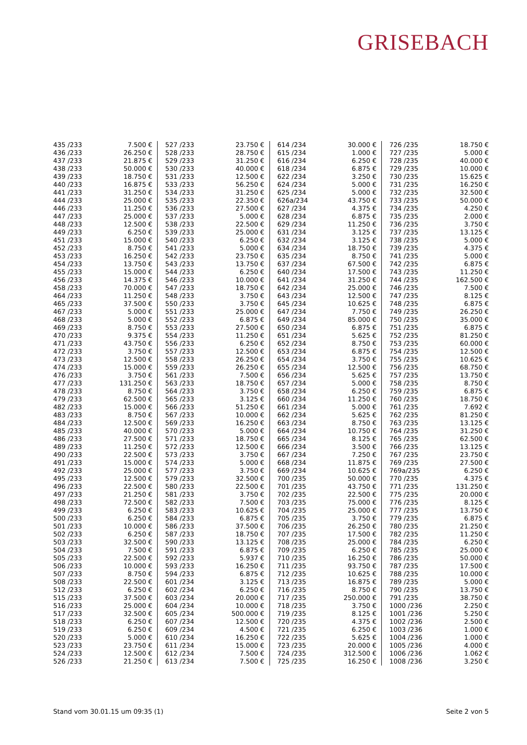GRISEBACH
| 435 /233 | 7.500 € | 527 /233 | 23.750 € | 614 /234 | 30.000 € | 726 /235 | 18.750 € |
| 436 /233 | 26.250 € | 528 /233 | 28.750 € | 615 /234 | 1.000 € | 727 /235 | 5.000 € |
| 437 /233 | 21.875 € | 529 /233 | 31.250 € | 616 /234 | 6.250 € | 728 /235 | 40.000 € |
| 438 /233 | 50.000 € | 530 /233 | 40.000 € | 618 /234 | 6.875 € | 729 /235 | 10.000 € |
| 439 /233 | 18.750 € | 531 /233 | 12.500 € | 622 /234 | 3.250 € | 730 /235 | 15.625 € |
| 440 /233 | 16.875 € | 533 /233 | 56.250 € | 624 /234 | 5.000 € | 731 /235 | 16.250 € |
| 441 /233 | 31.250 € | 534 /233 | 31.250 € | 625 /234 | 5.000 € | 732 /235 | 32.500 € |
| 444 /233 | 25.000 € | 535 /233 | 22.350 € | 626a/234 | 43.750 € | 733 /235 | 50.000 € |
| 446 /233 | 11.250 € | 536 /233 | 27.500 € | 627 /234 | 4.375 € | 734 /235 | 4.250 € |
| 447 /233 | 25.000 € | 537 /233 | 5.000 € | 628 /234 | 6.875 € | 735 /235 | 2.000 € |
| 448 /233 | 12.500 € | 538 /233 | 22.500 € | 629 /234 | 11.250 € | 736 /235 | 3.750 € |
| 449 /233 | 6.250 € | 539 /233 | 25.000 € | 631 /234 | 3.125 € | 737 /235 | 13.125 € |
| 451 /233 | 15.000 € | 540 /233 | 6.250 € | 632 /234 | 3.125 € | 738 /235 | 5.000 € |
| 452 /233 | 8.750 € | 541 /233 | 5.000 € | 634 /234 | 18.750 € | 739 /235 | 4.375 € |
| 453 /233 | 16.250 € | 542 /233 | 23.750 € | 635 /234 | 8.750 € | 741 /235 | 5.000 € |
| 454 /233 | 13.750 € | 543 /233 | 13.750 € | 637 /234 | 67.500 € | 742 /235 | 6.875 € |
| 455 /233 | 15.000 € | 544 /233 | 6.250 € | 640 /234 | 17.500 € | 743 /235 | 11.250 € |
| 456 /233 | 14.375 € | 546 /233 | 10.000 € | 641 /234 | 31.250 € | 744 /235 | 162.500 € |
| 458 /233 | 70.000 € | 547 /233 | 18.750 € | 642 /234 | 25.000 € | 746 /235 | 7.500 € |
| 464 /233 | 11.250 € | 548 /233 | 3.750 € | 643 /234 | 12.500 € | 747 /235 | 8.125 € |
| 465 /233 | 37.500 € | 550 /233 | 3.750 € | 645 /234 | 10.625 € | 748 /235 | 6.875 € |
| 467 /233 | 5.000 € | 551 /233 | 25.000 € | 647 /234 | 7.750 € | 749 /235 | 26.250 € |
| 468 /233 | 5.000 € | 552 /233 | 6.875 € | 649 /234 | 85.000 € | 750 /235 | 35.000 € |
| 469 /233 | 8.750 € | 553 /233 | 27.500 € | 650 /234 | 6.875 € | 751 /235 | 6.875 € |
| 470 /233 | 9.375 € | 554 /233 | 11.250 € | 651 /234 | 5.625 € | 752 /235 | 81.250 € |
| 471 /233 | 43.750 € | 556 /233 | 6.250 € | 652 /234 | 8.750 € | 753 /235 | 60.000 € |
| 472 /233 | 3.750 € | 557 /233 | 12.500 € | 653 /234 | 6.875 € | 754 /235 | 12.500 € |
| 473 /233 | 12.500 € | 558 /233 | 26.250 € | 654 /234 | 3.750 € | 755 /235 | 10.625 € |
| 474 /233 | 15.000 € | 559 /233 | 26.250 € | 655 /234 | 12.500 € | 756 /235 | 68.750 € |
| 476 /233 | 3.750 € | 561 /233 | 7.500 € | 656 /234 | 5.625 € | 757 /235 | 13.750 € |
| 477 /233 | 131.250 € | 563 /233 | 18.750 € | 657 /234 | 5.000 € | 758 /235 | 8.750 € |
| 478 /233 | 8.750 € | 564 /233 | 3.750 € | 658 /234 | 6.250 € | 759 /235 | 6.875 € |
| 479 /233 | 62.500 € | 565 /233 | 3.125 € | 660 /234 | 11.250 € | 760 /235 | 18.750 € |
| 482 /233 | 15.000 € | 566 /233 | 51.250 € | 661 /234 | 5.000 € | 761 /235 | 7.692 € |
| 483 /233 | 8.750 € | 567 /233 | 10.000 € | 662 /234 | 5.625 € | 762 /235 | 81.250 € |
| 484 /233 | 12.500 € | 569 /233 | 16.250 € | 663 /234 | 8.750 € | 763 /235 | 13.125 € |
| 485 /233 | 40.000 € | 570 /233 | 5.000 € | 664 /234 | 10.750 € | 764 /235 | 31.250 € |
| 486 /233 | 27.500 € | 571 /233 | 18.750 € | 665 /234 | 8.125 € | 765 /235 | 62.500 € |
| 489 /233 | 11.250 € | 572 /233 | 12.500 € | 666 /234 | 3.500 € | 766 /235 | 13.125 € |
| 490 /233 | 22.500 € | 573 /233 | 3.750 € | 667 /234 | 7.250 € | 767 /235 | 23.750 € |
| 491 /233 | 15.000 € | 574 /233 | 5.000 € | 668 /234 | 11.875 € | 769 /235 | 27.500 € |
| 492 /233 | 25.000 € | 577 /233 | 3.750 € | 669 /234 | 10.625 € | 769a/235 | 6.250 € |
| 495 /233 | 12.500 € | 579 /233 | 32.500 € | 700 /235 | 50.000 € | 770 /235 | 4.375 € |
| 496 /233 | 22.500 € | 580 /233 | 22.500 € | 701 /235 | 43.750 € | 771 /235 | 131.250 € |
| 497 /233 | 21.250 € | 581 /233 | 3.750 € | 702 /235 | 22.500 € | 775 /235 | 20.000 € |
| 498 /233 | 72.500 € | 582 /233 | 7.500 € | 703 /235 | 75.000 € | 776 /235 | 8.125 € |
| 499 /233 | 6.250 € | 583 /233 | 10.625 € | 704 /235 | 25.000 € | 777 /235 | 13.750 € |
| 500 /233 | 6.250 € | 584 /233 | 6.875 € | 705 /235 | 3.750 € | 779 /235 | 6.875 € |
| 501 /233 | 10.000 € | 586 /233 | 37.500 € | 706 /235 | 26.250 € | 780 /235 | 21.250 € |
| 502 /233 | 6.250 € | 587 /233 | 18.750 € | 707 /235 | 17.500 € | 782 /235 | 11.250 € |
| 503 /233 | 32.500 € | 590 /233 | 13.125 € | 708 /235 | 25.000 € | 784 /235 | 6.250 € |
| 504 /233 | 7.500 € | 591 /233 | 6.875 € | 709 /235 | 6.250 € | 785 /235 | 25.000 € |
| 505 /233 | 22.500 € | 592 /233 | 5.937 € | 710 /235 | 16.250 € | 786 /235 | 50.000 € |
| 506 /233 | 10.000 € | 593 /233 | 16.250 € | 711 /235 | 93.750 € | 787 /235 | 17.500 € |
| 507 /233 | 8.750 € | 594 /233 | 6.875 € | 712 /235 | 10.625 € | 788 /235 | 10.000 € |
| 508 /233 | 22.500 € | 601 /234 | 3.125 € | 713 /235 | 16.875 € | 789 /235 | 5.000 € |
| 512 /233 | 6.250 € | 602 /234 | 6.250 € | 716 /235 | 8.750 € | 790 /235 | 13.750 € |
| 515 /233 | 37.500 € | 603 /234 | 20.000 € | 717 /235 | 250.000 € | 791 /235 | 38.750 € |
| 516 /233 | 25.000 € | 604 /234 | 10.000 € | 718 /235 | 3.750 € | 1000 /236 | 2.250 € |
| 517 /233 | 32.500 € | 605 /234 | 500.000 € | 719 /235 | 8.125 € | 1001 /236 | 5.250 € |
| 518 /233 | 6.250 € | 607 /234 | 12.500 € | 720 /235 | 4.375 € | 1002 /236 | 2.500 € |
| 519 /233 | 6.250 € | 609 /234 | 4.500 € | 721 /235 | 6.250 € | 1003 /236 | 1.000 € |
| 520 /233 | 5.000 € | 610 /234 | 16.250 € | 722 /235 | 5.625 € | 1004 /236 | 1.000 € |
| 523 /233 | 23.750 € | 611 /234 | 15.000 € | 723 /235 | 20.000 € | 1005 /236 | 4.000 € |
| 524 /233 | 12.500 € | 612 /234 | 7.500 € | 724 /235 | 312.500 € | 1006 /236 | 1.062 € |
| 526 /233 | 21.250 € | 613 /234 | 7.500 € | 725 /235 | 16.250 € | 1008 /236 | 3.250 € |
Stand vom 30.01.15 um 09:35 (1) Seite 2 von 5